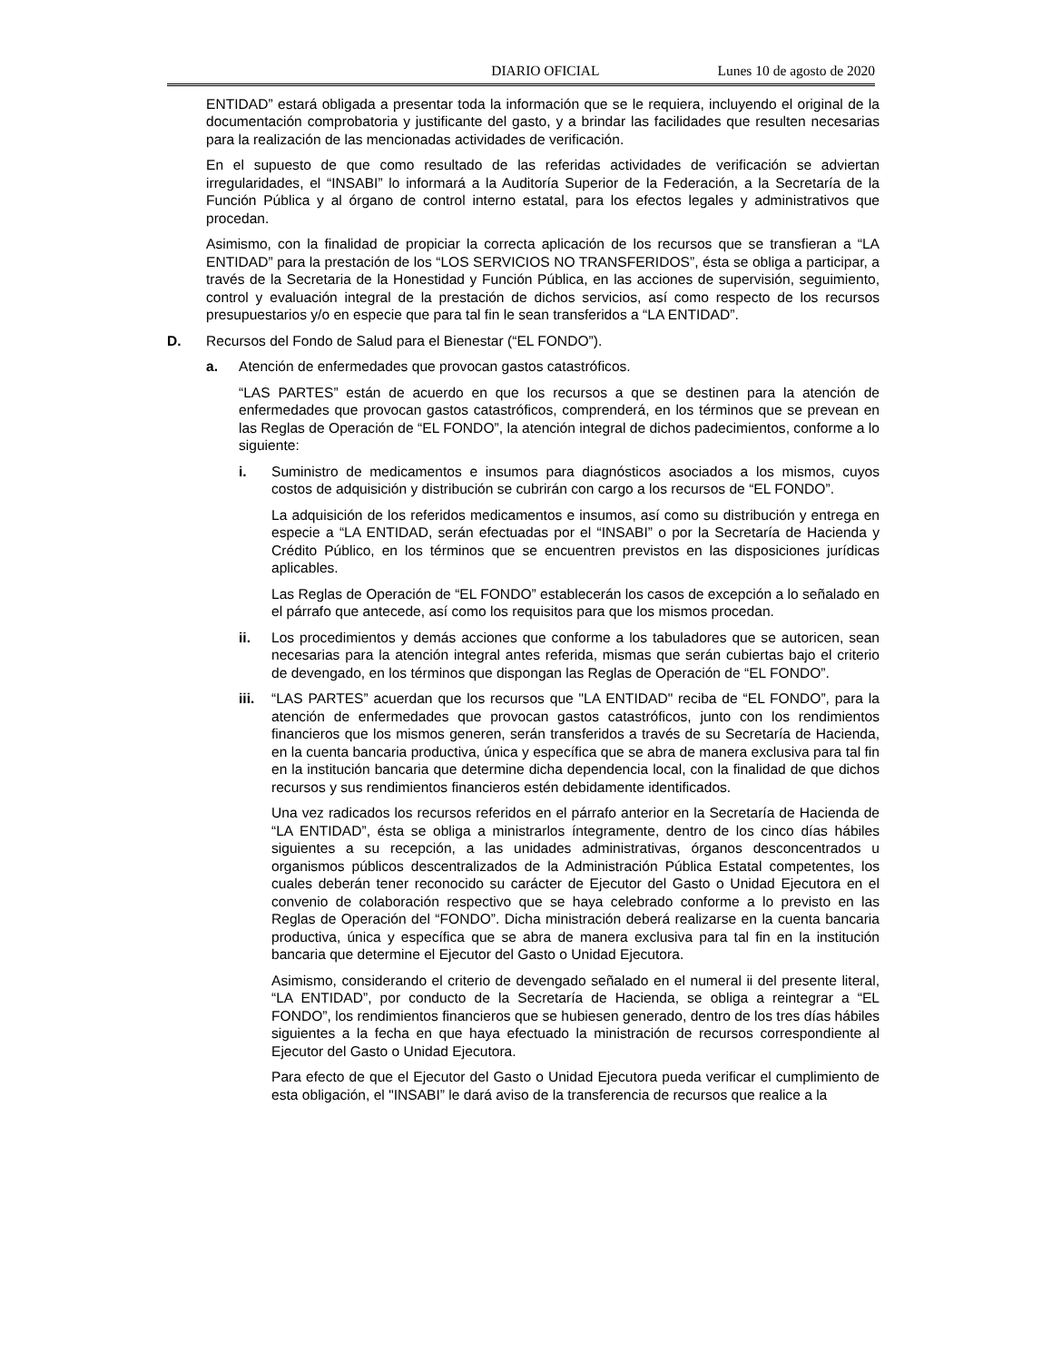DIARIO OFICIAL Lunes 10 de agosto de 2020
ENTIDAD” estará obligada a presentar toda la información que se le requiera, incluyendo el original de la documentación comprobatoria y justificante del gasto, y a brindar las facilidades que resulten necesarias para la realización de las mencionadas actividades de verificación.
En el supuesto de que como resultado de las referidas actividades de verificación se adviertan irregularidades, el “INSABI” lo informará a la Auditoría Superior de la Federación, a la Secretaría de la Función Pública y al órgano de control interno estatal, para los efectos legales y administrativos que procedan.
Asimismo, con la finalidad de propiciar la correcta aplicación de los recursos que se transfieran a “LA ENTIDAD” para la prestación de los “LOS SERVICIOS NO TRANSFERIDOS”, ésta se obliga a participar, a través de la Secretaria de la Honestidad y Función Pública, en las acciones de supervisión, seguimiento, control y evaluación integral de la prestación de dichos servicios, así como respecto de los recursos presupuestarios y/o en especie que para tal fin le sean transferidos a “LA ENTIDAD”.
D. Recursos del Fondo de Salud para el Bienestar (“EL FONDO”).
a. Atención de enfermedades que provocan gastos catastróficos.
“LAS PARTES” están de acuerdo en que los recursos a que se destinen para la atención de enfermedades que provocan gastos catastróficos, comprenderá, en los términos que se prevean en las Reglas de Operación de “EL FONDO”, la atención integral de dichos padecimientos, conforme a lo siguiente:
i. Suministro de medicamentos e insumos para diagnósticos asociados a los mismos, cuyos costos de adquisición y distribución se cubrirán con cargo a los recursos de “EL FONDO”.
La adquisición de los referidos medicamentos e insumos, así como su distribución y entrega en especie a “LA ENTIDAD, serán efectuadas por el “INSABI” o por la Secretaría de Hacienda y Crédito Público, en los términos que se encuentren previstos en las disposiciones jurídicas aplicables.
Las Reglas de Operación de “EL FONDO” establecerán los casos de excepción a lo señalado en el párrafo que antecede, así como los requisitos para que los mismos procedan.
ii. Los procedimientos y demás acciones que conforme a los tabuladores que se autoricen, sean necesarias para la atención integral antes referida, mismas que serán cubiertas bajo el criterio de devengado, en los términos que dispongan las Reglas de Operación de “EL FONDO”.
iii. “LAS PARTES” acuerdan que los recursos que "LA ENTIDAD" reciba de “EL FONDO”, para la atención de enfermedades que provocan gastos catastróficos, junto con los rendimientos financieros que los mismos generen, serán transferidos a través de su Secretaría de Hacienda, en la cuenta bancaria productiva, única y específica que se abra de manera exclusiva para tal fin en la institución bancaria que determine dicha dependencia local, con la finalidad de que dichos recursos y sus rendimientos financieros estén debidamente identificados.
Una vez radicados los recursos referidos en el párrafo anterior en la Secretaría de Hacienda de “LA ENTIDAD”, ésta se obliga a ministrarlos íntegramente, dentro de los cinco días hábiles siguientes a su recepción, a las unidades administrativas, órganos desconcentrados u organismos públicos descentralizados de la Administración Pública Estatal competentes, los cuales deberán tener reconocido su carácter de Ejecutor del Gasto o Unidad Ejecutora en el convenio de colaboración respectivo que se haya celebrado conforme a lo previsto en las Reglas de Operación del “FONDO”. Dicha ministración deberá realizarse en la cuenta bancaria productiva, única y específica que se abra de manera exclusiva para tal fin en la institución bancaria que determine el Ejecutor del Gasto o Unidad Ejecutora.
Asimismo, considerando el criterio de devengado señalado en el numeral ii del presente literal, “LA ENTIDAD”, por conducto de la Secretaría de Hacienda, se obliga a reintegrar a “EL FONDO”, los rendimientos financieros que se hubiesen generado, dentro de los tres días hábiles siguientes a la fecha en que haya efectuado la ministración de recursos correspondiente al Ejecutor del Gasto o Unidad Ejecutora.
Para efecto de que el Ejecutor del Gasto o Unidad Ejecutora pueda verificar el cumplimiento de esta obligación, el "INSABI” le dará aviso de la transferencia de recursos que realice a la